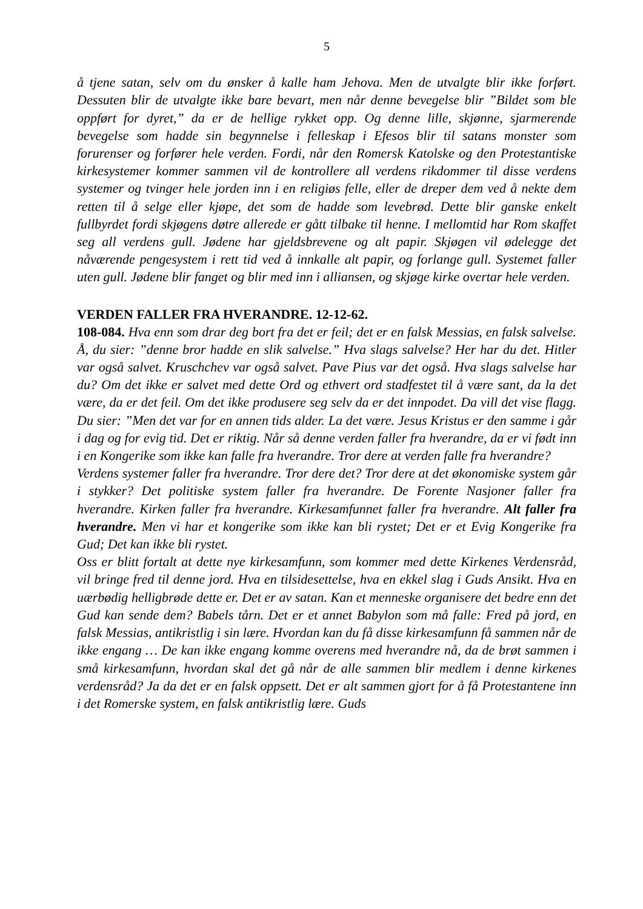5
å tjene satan, selv om du ønsker å kalle ham Jehova. Men de utvalgte blir ikke forført. Dessuten blir de utvalgte ikke bare bevart, men når denne bevegelse blir ”Bildet som ble oppført for dyret,” da er de hellige rykket opp. Og denne lille, skjønne, sjarmerende bevegelse som hadde sin begynnelse i felleskap i Efesos blir til satans monster som forurenser og forfører hele verden. Fordi, når den Romersk Katolske og den Protestantiske kirkesystemer kommer sammen vil de kontrollere all verdens rikdommer til disse verdens systemer og tvinger hele jorden inn i en religiøs felle, eller de dreper dem ved å nekte dem retten til å selge eller kjøpe, det som de hadde som levebrød. Dette blir ganske enkelt fullbyrdet fordi skjøgens døtre allerede er gått tilbake til henne. I mellomtid har Rom skaffet seg all verdens gull. Jødene har gjeldsbrevene og alt papir. Skjøgen vil ødelegge det nåværende pengesystem i rett tid ved å innkalle alt papir, og forlange gull. Systemet faller uten gull. Jødene blir fanget og blir med inn i alliansen, og skjøge kirke overtar hele verden.
VERDEN FALLER FRA HVERANDRE. 12-12-62.
108-084. Hva enn som drar deg bort fra det er feil; det er en falsk Messias, en falsk salvelse. Å, du sier: ”denne bror hadde en slik salvelse.” Hva slags salvelse? Her har du det. Hitler var også salvet. Kruschchev var også salvet. Pave Pius var det også. Hva slags salvelse har du? Om det ikke er salvet med dette Ord og ethvert ord stadfestet til å være sant, da la det være, da er det feil. Om det ikke produsere seg selv da er det innpodet. Da vill det vise flagg. Du sier: ”Men det var for en annen tids alder. La det være. Jesus Kristus er den samme i går i dag og for evig tid. Det er riktig. Når så denne verden faller fra hverandre, da er vi født inn i en Kongerike som ikke kan falle fra hverandre. Tror dere at verden falle fra hverandre?
Verdens systemer faller fra hverandre. Tror dere det? Tror dere at det økonomiske system går i stykker? Det politiske system faller fra hverandre. De Forente Nasjoner faller fra hverandre. Kirken faller fra hverandre. Kirkesamfunnet faller fra hverandre. Alt faller fra hverandre. Men vi har et kongerike som ikke kan bli rystet; Det er et Evig Kongerike fra Gud; Det kan ikke bli rystet.
Oss er blitt fortalt at dette nye kirkesamfunn, som kommer med dette Kirkenes Verdensråd, vil bringe fred til denne jord. Hva en tilsidesettelse, hva en ekkel slag i Guds Ansikt. Hva en uærbødig helligbrøde dette er. Det er av satan. Kan et menneske organisere det bedre enn det Gud kan sende dem? Babels tårn. Det er et annet Babylon som må falle: Fred på jord, en falsk Messias, antikristlig i sin lære. Hvordan kan du få disse kirkesamfunn få sammen når de ikke engang … De kan ikke engang komme overens med hverandre nå, da de brøt sammen i små kirkesamfunn, hvordan skal det gå når de alle sammen blir medlem i denne kirkenes verdensråd? Ja da det er en falsk oppsett. Det er alt sammen gjort for å få Protestantene inn i det Romerske system, en falsk antikristlig lære. Guds